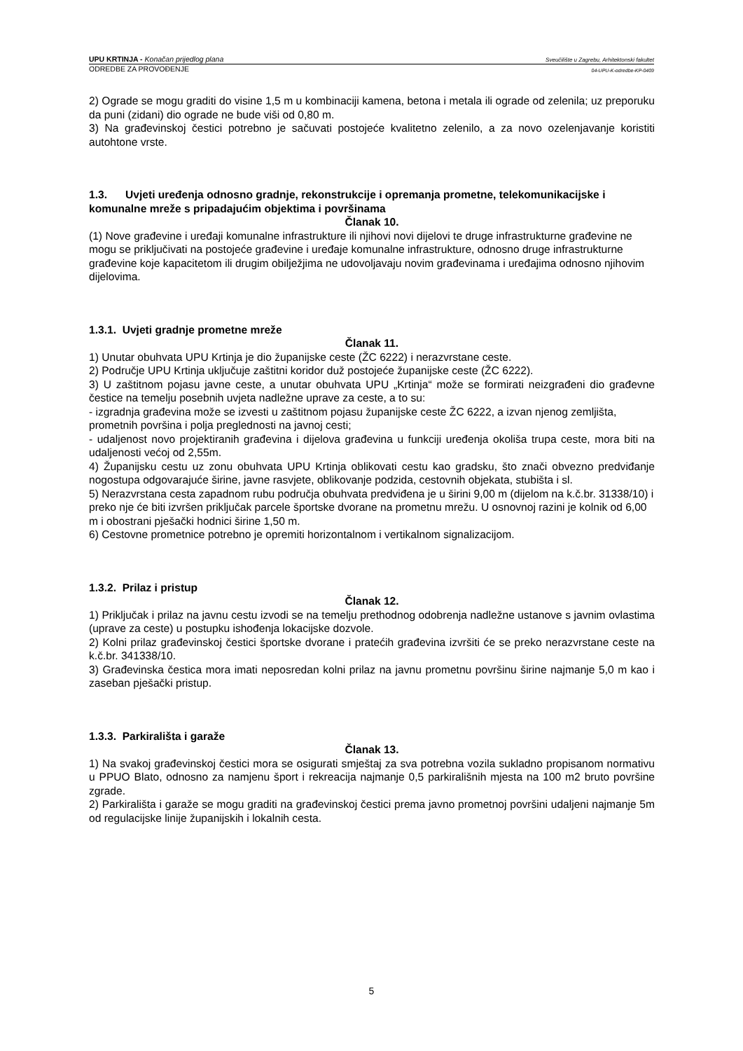UPU KRTINJA - Konačan prijedlog plana Sveučilište u Zagrebu, Arhitektonski fakultet
ODREDBE ZA PROVOĐENJE 04-UPU-K-odredbe-KP-0409
2) Ograde se mogu graditi do visine 1,5 m u kombinaciji kamena, betona i metala ili ograde od zelenila; uz preporuku da puni (zidani) dio ograde ne bude viši od 0,80 m.
3) Na građevinskoj čestici potrebno je sačuvati postojeće kvalitetno zelenilo, a za novo ozelenjavanje koristiti autohtone vrste.
1.3. Uvjeti uređenja odnosno gradnje, rekonstrukcije i opremanja prometne, telekomunikacijske i komunalne mreže s pripadajućim objektima i površinama
Članak 10.
(1) Nove građevine i uređaji komunalne infrastrukture ili njihovi novi dijelovi te druge infrastrukturne građevine ne mogu se priključivati na postojeće građevine i uređaje komunalne infrastrukture, odnosno druge infrastrukturne građevine koje kapacitetom ili drugim obilježjima ne udovoljavaju novim građevinama i uređajima odnosno njihovim dijelovima.
1.3.1. Uvjeti gradnje prometne mreže
Članak 11.
1) Unutar obuhvata UPU Krtinja je dio županijske ceste (ŽC 6222) i nerazvrstane ceste.
2) Područje UPU Krtinja uključuje zaštitni koridor duž postojeće županijske ceste (ŽC 6222).
3) U zaštitnom pojasu javne ceste, a unutar obuhvata UPU „Krtinja“ može se formirati neizgrađeni dio građevne čestice na temelju posebnih uvjeta nadležne uprave za ceste, a to su:
- izgradnja građevina može se izvesti u zaštitnom pojasu županijske ceste ŽC 6222, a izvan njenog zemljišta, prometnih površina i polja preglednosti na javnoj cesti;
- udaljenost novo projektiranih građevina i dijelova građevina u funkciji uređenja okoliša trupa ceste, mora biti na udaljenosti većoj od 2,55m.
4) Županijsku cestu uz zonu obuhvata UPU Krtinja oblikovati cestu kao gradsku, što znači obvezno predviđanje nogostupa odgovarajuće širine, javne rasvjete, oblikovanje podzida, cestovnih objekata, stubišta i sl.
5) Nerazvrstana cesta zapadnom rubu područja obuhvata predviđena je u širini 9,00 m (dijelom na k.č.br. 31338/10) i preko nje će biti izvršen priključak parcele športske dvorane na prometnu mrežu. U osnovnoj razini je kolnik od 6,00 m i obostrani pješački hodnici širine 1,50 m.
6) Cestovne prometnice potrebno je opremiti horizontalnom i vertikalnom signalizacijom.
1.3.2. Prilaz i pristup
Članak 12.
1) Priključak i prilaz na javnu cestu izvodi se na temelju prethodnog odobrenja nadležne ustanove s javnim ovlastima (uprave za ceste) u postupku ishođenja lokacijske dozvole.
2) Kolni prilaz građevinskoj čestici športske dvorane i pratećih građevina izvršiti će se preko nerazvrstane ceste na k.č.br. 341338/10.
3) Građevinska čestica mora imati neposredan kolni prilaz na javnu prometnu površinu širine najmanje 5,0 m kao i zaseban pješački pristup.
1.3.3. Parkirališta i garaže
Članak 13.
1) Na svakoj građevinskoj čestici mora se osigurati smještaj za sva potrebna vozila sukladno propisanom normativu u PPUO Blato, odnosno za namjenu šport i rekreacija najmanje 0,5 parkirališnih mjesta na 100 m2 bruto površine zgrade.
2) Parkirališta i garaže se mogu graditi na građevinskoj čestici prema javno prometnoj površini udaljeni najmanje 5m od regulacijske linije županijskih i lokalnih cesta.
5